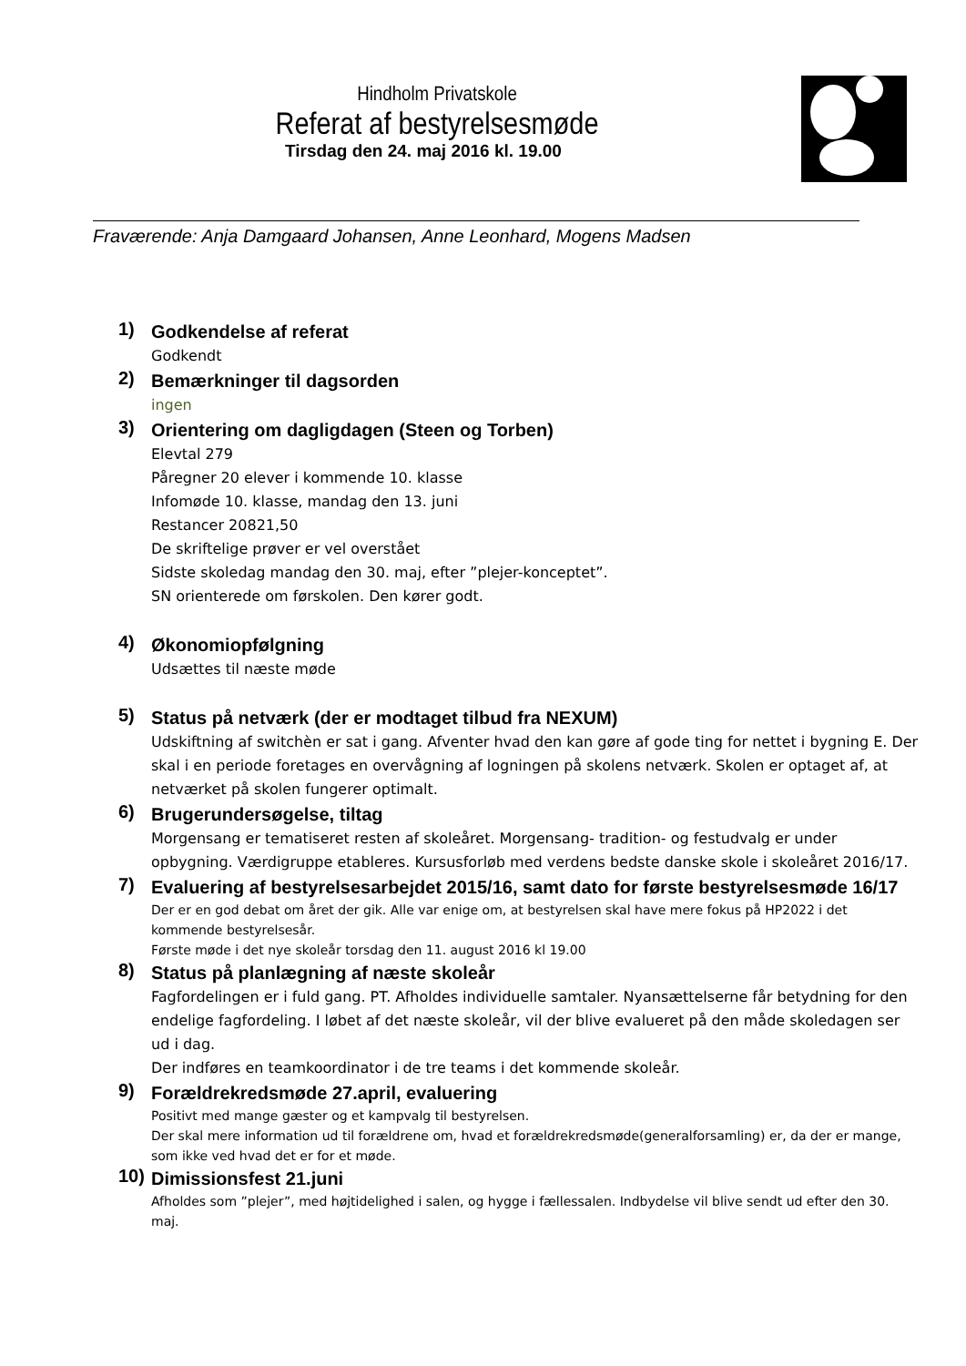Hindholm Privatskole
Referat af bestyrelsesmøde
Tirsdag den 24. maj 2016 kl. 19.00
Fraværende: Anja Damgaard Johansen, Anne Leonhard, Mogens Madsen
1)
Godkendelse af referat
Godkendt
2)
Bemærkninger til dagsorden
ingen
3)
Orientering om dagligdagen (Steen og Torben)
Elevtal 279
Påregner 20 elever i kommende 10. klasse
Infomøde 10. klasse, mandag den 13. juni
Restancer 20821,50
De skriftelige prøver er vel overstået
Sidste skoledag mandag den 30. maj, efter ”plejer-konceptet”.
SN orienterede om førskolen. Den kører godt.
4)
Økonomiopfølgning
Udsættes til næste møde
5)
Status på netværk (der er modtaget tilbud fra NEXUM)
Udskiftning af switchèn er sat i gang. Afventer hvad den kan gøre af gode ting for nettet i bygning E. Der skal i en periode foretages en overvågning af logningen på skolens netværk. Skolen er optaget af, at netværket på skolen fungerer optimalt.
6)
Brugerundersøgelse, tiltag
Morgensang er tematiseret resten af skoleåret. Morgensang- tradition- og festudvalg er under opbygning. Værdigruppe etableres. Kursusforløb med verdens bedste danske skole i skoleåret 2016/17.
7)
Evaluering af bestyrelsesarbejdet 2015/16, samt dato for første bestyrelsesmøde 16/17
Der er en god debat om året der gik. Alle var enige om, at bestyrelsen skal have mere fokus på HP2022 i det kommende bestyrelsesår.
Første møde i det nye skoleår torsdag den 11. august 2016 kl 19.00
8)
Status på planlægning af næste skoleår
Fagfordelingen er i fuld gang. PT. Afholdes individuelle samtaler. Nyansættelserne får betydning for den endelige fagfordeling. I løbet af det næste skoleår, vil der blive evalueret på den måde skoledagen ser ud i dag.
Der indføres en teamkoordinator i de tre teams i det kommende skoleår.
9)
Forældrekredsmøde 27.april, evaluering
Positivt med mange gæster og et kampvalg til bestyrelsen.
Der skal mere information ud til forældrene om, hvad et forældrekredsmøde(generalforsamling) er, da der er mange, som ikke ved hvad det er for et møde.
10)
Dimissionsfest 21.juni
Afholdes som ”plejer”, med højtidelighed i salen, og hygge i fællessalen. Indbydelse vil blive sendt ud efter den 30. maj.